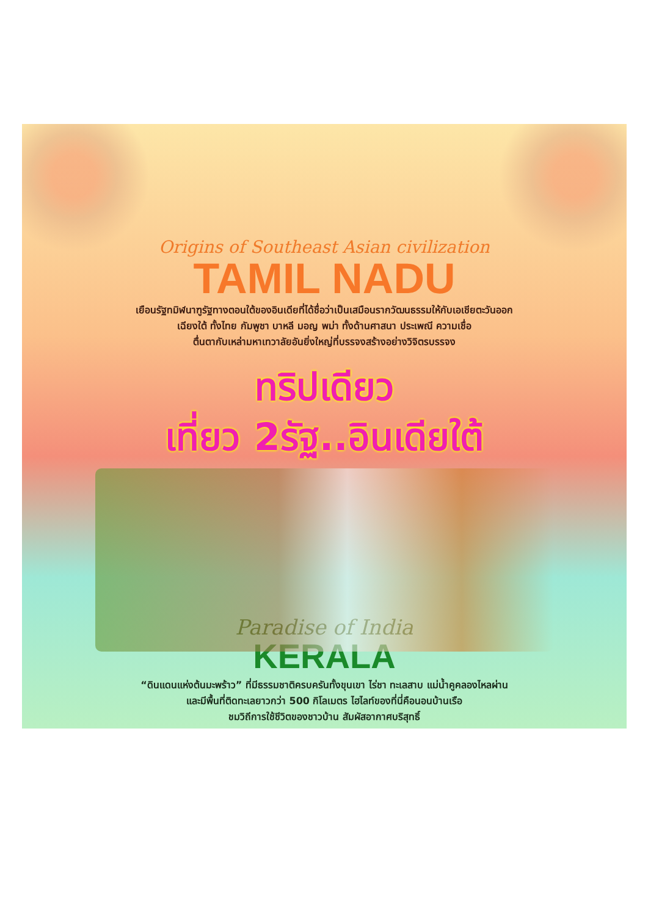Origins of Southeast Asian civilization
TAMIL NADU
เยือนรัฐทมิฬนาฑูรัฐทางตอนใต้ของอินเดียที่ได้ชื่อว่าเป็นเสมือนรากวัฒนธรรมให้กับเอเชียตะวันออก
เฉียงใต้ ทั้งไทย กัมพูชา บาหลี มอญ พม่า ทั้งด้านศาสนา ประเพณี ความเชื่อ
ตื่นตากับเหล่ามหาเทวาลัยอันยิ่งใหญ่ที่บรรจงสร้างอย่างวิจิตรบรรจง
ทริปเดียว
เที่ยว 2รัฐ..อินเดียใต้
Paradise of India
KERALA
“ดินแดนแห่งต้นมะพร้าว” ที่มีธรรมชาติครบครันทั้งขุนเขา ไร่ชา ทะเลสาบ แม่น้ำคูคลองไหลผ่าน
และมีพื้นที่ติดทะเลยาวกว่า 500 กิโลเมตร ไฮไลท์ของที่นี่คือนอนบ้านเรือ
ชมวิถีการใช้ชีวิตของชาวบ้าน สัมผัสอากาศบริสุทธิ์